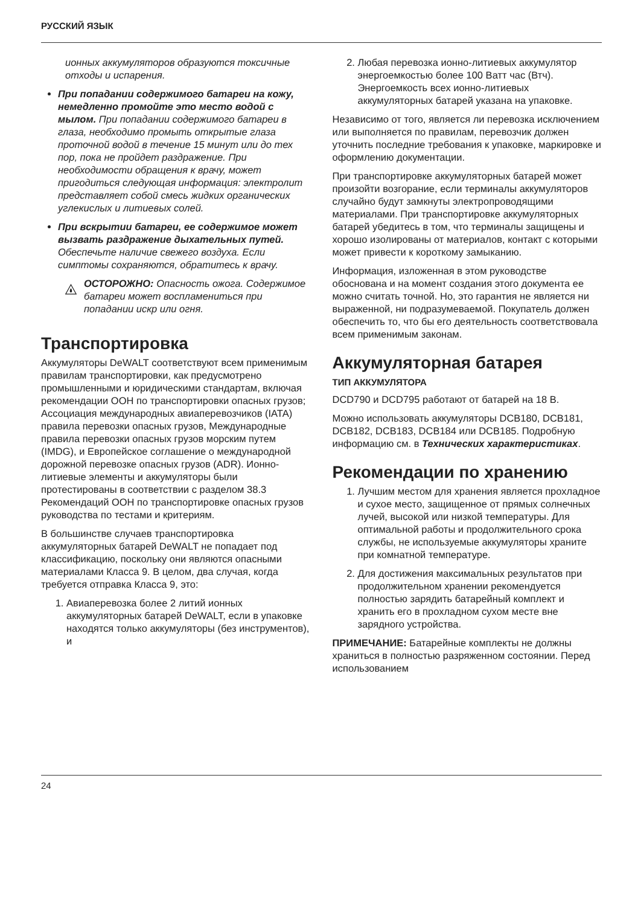РУССКИЙ ЯЗЫК
ионных аккумуляторов образуются токсичные отходы и испарения.
При попадании содержимого батареи на кожу, немедленно промойте это место водой с мылом. При попадании содержимого батареи в глаза, необходимо промыть открытые глаза проточной водой в течение 15 минут или до тех пор, пока не пройдет раздражение. При необходимости обращения к врачу, может пригодиться следующая информация: электролит представляет собой смесь жидких органических углекислых и литиевых солей.
При вскрытии батареи, ее содержимое может вызвать раздражение дыхательных путей. Обеспечьте наличие свежего воздуха. Если симптомы сохраняются, обратитесь к врачу.
ОСТОРОЖНО: Опасность ожога. Содержимое батареи может воспламениться при попадании искр или огня.
Транспортировка
Аккумуляторы DeWALT соответствуют всем применимым правилам транспортировки, как предусмотрено промышленными и юридическими стандартам, включая рекомендации ООН по транспортировки опасных грузов; Ассоциация международных авиаперевозчиков (IATA) правила перевозки опасных грузов, Международные правила перевозки опасных грузов морским путем (IMDG), и Европейское соглашение о международной дорожной перевозке опасных грузов (ADR). Ионно-литиевые элементы и аккумуляторы были протестированы в соответствии с разделом 38.3 Рекомендаций ООН по транспортировке опасных грузов руководства по тестами и критериям.
В большинстве случаев транспортировка аккумуляторных батарей DeWALT не попадает под классификацию, поскольку они являются опасными материалами Класса 9. В целом, два случая, когда требуется отправка Класса 9, это:
1. Авиаперевозка более 2 литий ионных аккумуляторных батарей DeWALT, если в упаковке находятся только аккумуляторы (без инструментов), и
2. Любая перевозка ионно-литиевых аккумулятор энергоемкостью более 100 Ватт час (Втч). Энергоемкость всех ионно-литиевых аккумуляторных батарей указана на упаковке.
Независимо от того, является ли перевозка исключением или выполняется по правилам, перевозчик должен уточнить последние требования к упаковке, маркировке и оформлению документации.
При транспортировке аккумуляторных батарей может произойти возгорание, если терминалы аккумуляторов случайно будут замкнуты электропроводящими материалами. При транспортировке аккумуляторных батарей убедитесь в том, что терминалы защищены и хорошо изолированы от материалов, контакт с которыми может привести к короткому замыканию.
Информация, изложенная в этом руководстве обоснована и на момент создания этого документа ее можно считать точной. Но, это гарантия не является ни выраженной, ни подразумеваемой. Покупатель должен обеспечить то, что бы его деятельность соответствовала всем применимым законам.
Аккумуляторная батарея
ТИП АККУМУЛЯТОРА
DCD790 и DCD795 работают от батарей на 18 В.
Можно использовать аккумуляторы DCB180, DCB181, DCB182, DCB183, DCB184 или DCB185. Подробную информацию см. в Технических характеристиках.
Рекомендации по хранению
1. Лучшим местом для хранения является прохладное и сухое место, защищенное от прямых солнечных лучей, высокой или низкой температуры. Для оптимальной работы и продолжительного срока службы, не используемые аккумуляторы храните при комнатной температуре.
2. Для достижения максимальных результатов при продолжительном хранении рекомендуется полностью зарядить батарейный комплект и хранить его в прохладном сухом месте вне зарядного устройства.
ПРИМЕЧАНИЕ: Батарейные комплекты не должны храниться в полностью разряженном состоянии. Перед использованием
24